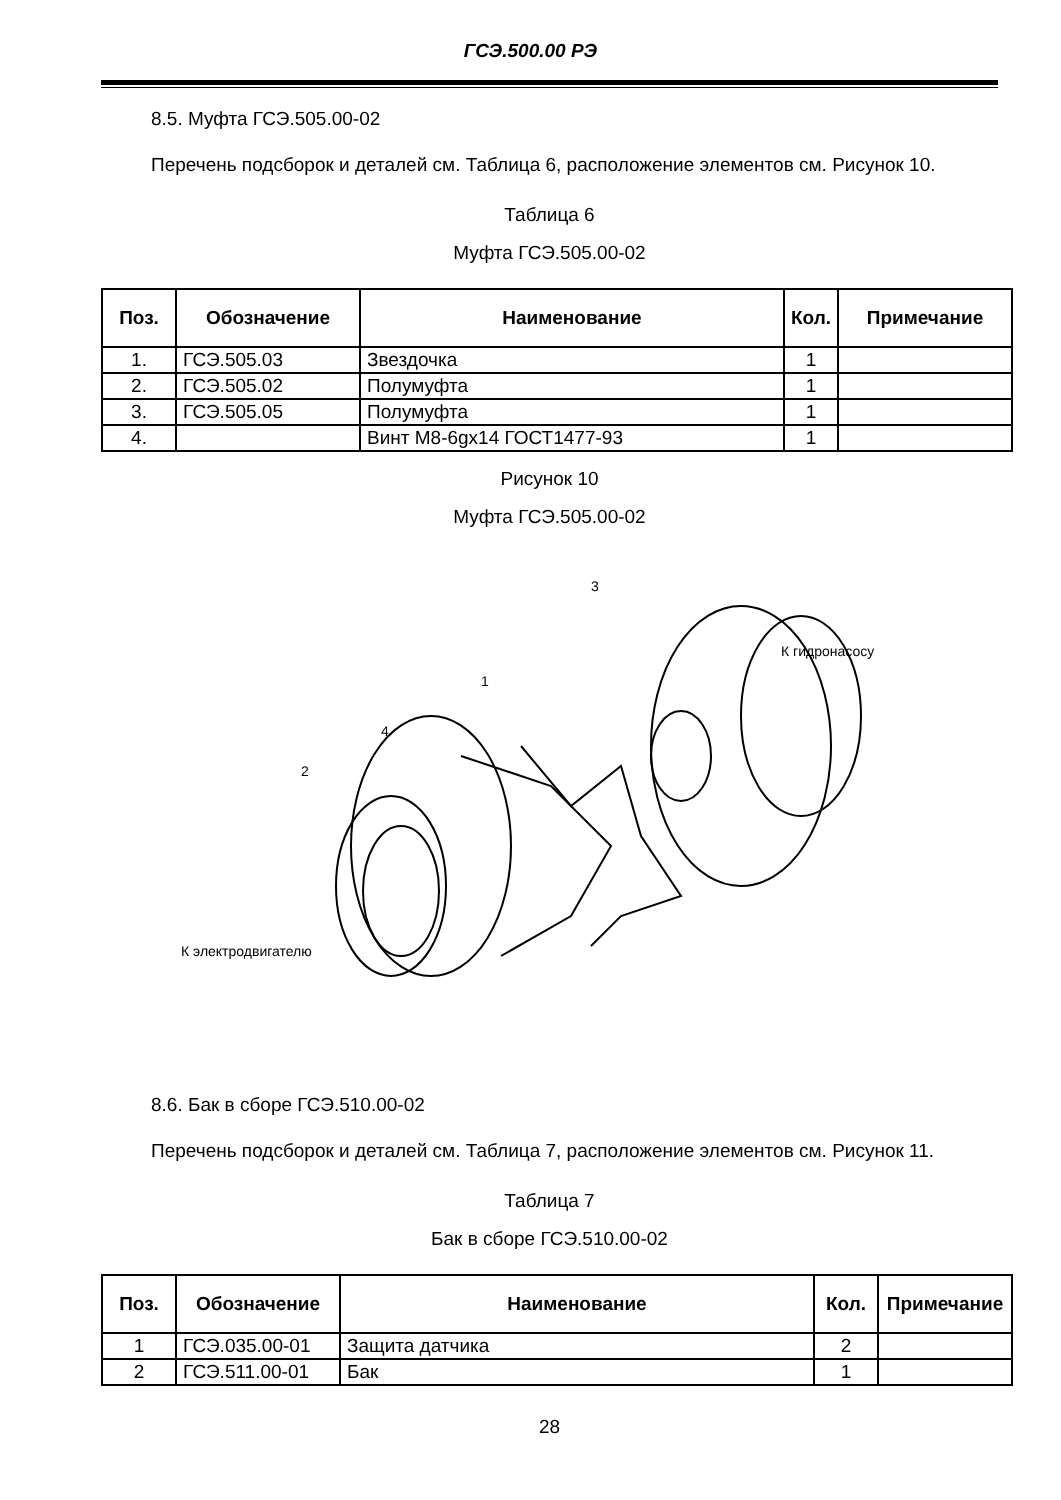ГСЭ.500.00 РЭ
8.5. Муфта ГСЭ.505.00-02
Перечень подсборок и деталей см. Таблица 6, расположение элементов см. Рисунок 10.
Таблица 6
Муфта ГСЭ.505.00-02
| Поз. | Обозначение | Наименование | Кол. | Примечание |
| --- | --- | --- | --- | --- |
| 1. | ГСЭ.505.03 | Звездочка | 1 | |
| 2. | ГСЭ.505.02 | Полумуфта | 1 | |
| 3. | ГСЭ.505.05 | Полумуфта | 1 | |
| 4. | | Винт М8-6gх14 ГОСТ1477-93 | 1 | |
Рисунок 10
Муфта ГСЭ.505.00-02
3
1
4
2
К гидронасосу
К электродвигателю
8.6. Бак в сборе ГСЭ.510.00-02
Перечень подсборок и деталей см. Таблица 7, расположение элементов см. Рисунок 11.
Таблица 7
Бак в сборе ГСЭ.510.00-02
| Поз. | Обозначение | Наименование | Кол. | Примечание |
| --- | --- | --- | --- | --- |
| 1 | ГСЭ.035.00-01 | Защита датчика | 2 | |
| 2 | ГСЭ.511.00-01 | Бак | 1 | |
28